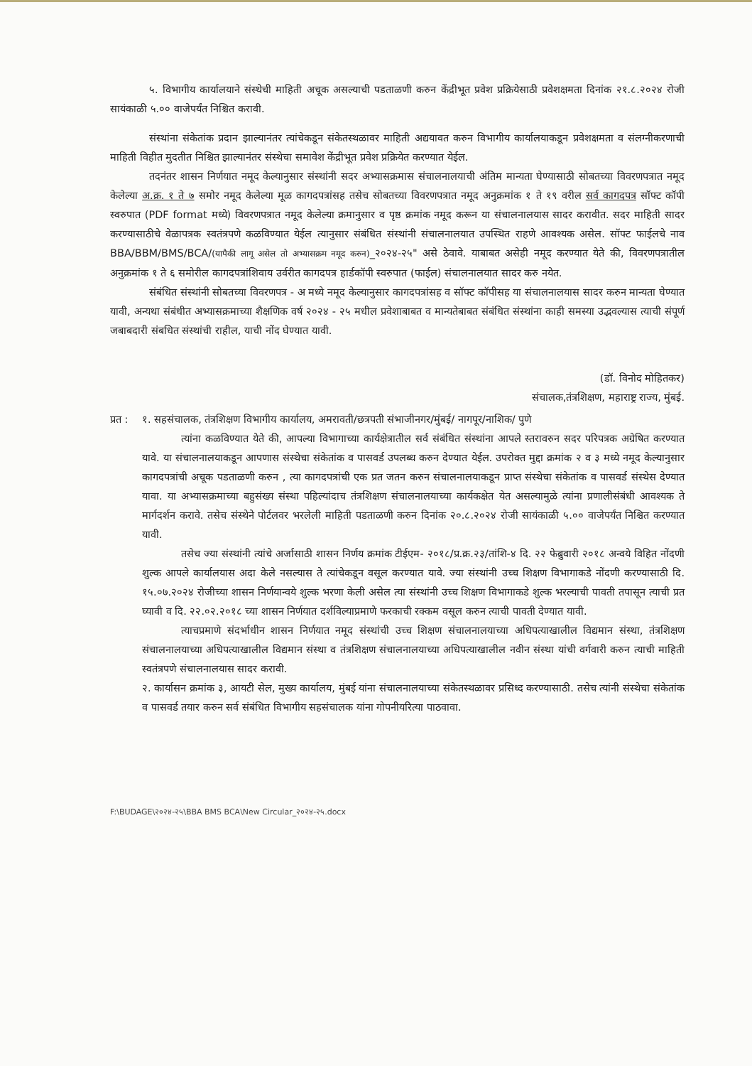५. विभागीय कार्यालयाने संस्थेची माहिती अचूक असल्याची पडताळणी करुन केंद्रीभूत प्रवेश प्रक्रियेसाठी प्रवेशक्षमता दिनांक २१.८.२०२४ रोजी सायंकाळी ५.०० वाजेपर्यंत निश्चित करावी.
संस्थांना संकेतांक प्रदान झाल्यानंतर त्यांचेकडून संकेतस्थळावर माहिती अद्ययावत करुन विभागीय कार्यालयाकडून प्रवेशक्षमता व संलग्नीकरणाची माहिती विहीत मुदतीत निश्चित झाल्यानंतर संस्थेचा समावेश केंद्रीभूत प्रवेश प्रक्रियेत करण्यात येईल.
तदनंतर शासन निर्णयात नमूद केल्यानुसार संस्थांनी सदर अभ्यासक्रमास संचालनालयाची अंतिम मान्यता घेण्यासाठी सोबतच्या विवरणपत्रात नमूद केलेल्या अ.क्र. १ ते ७ समोर नमूद केलेल्या मूळ कागदपत्रांसह तसेच सोबतच्या विवरणपत्रात नमूद अनुक्रमांक १ ते १९ वरील सर्व कागदपत्र सॉफ्ट कॉपी स्वरुपात (PDF format मध्ये) विवरणपत्रात नमूद केलेल्या क्रमानुसार व पृष्ठ क्रमांक नमूद करून या संचालनालयास सादर करावीत. सदर माहिती सादर करण्यासाठीचे वेळापत्रक स्वतंत्रपणे कळविण्यात येईल त्यानुसार संबंधित संस्थांनी संचालनालयात उपस्थित राहणे आवश्यक असेल. सॉफ्ट फाईलचे नाव BBA/BBM/BMS/BCA/(यापैकी लागू असेल तो अभ्यासक्रम नमूद करुन)_२०२४-२५" असे ठेवावे. याबाबत असेही नमूद करण्यात येते की, विवरणपत्रातील अनुक्रमांक १ ते ६ समोरील कागदपत्रांशिवाय उर्वरीत कागदपत्र हार्डकॉपी स्वरुपात (फाईल) संचालनालयात सादर करु नयेत.
संबंधित संस्थांनी सोबतच्या विवरणपत्र - अ मध्ये नमूद केल्यानुसार कागदपत्रांसह व सॉफ्ट कॉपीसह या संचालनालयास सादर करुन मान्यता घेण्यात यावी, अन्यथा संबंधीत अभ्यासक्रमाच्या शैक्षणिक वर्ष २०२४ - २५ मधील प्रवेशाबाबत व मान्यतेबाबत संबंधित संस्थांना काही समस्या उद्भवल्यास त्याची संपूर्ण जबाबदारी संबधित संस्थांची राहील, याची नोंद घेण्यात यावी.
(डॉ. विनोद मोहितकर)
संचालक,तंत्रशिक्षण, महाराष्ट्र राज्य, मुंबई.
प्रत :
१. सहसंचालक, तंत्रशिक्षण विभागीय कार्यालय, अमरावती/छत्रपती संभाजीनगर/मुंबई/ नागपूर/नाशिक/ पुणे
त्यांना कळविण्यात येते की, आपल्या विभागाच्या कार्यक्षेत्रातील सर्व संबंधित संस्थांना आपले स्तरावरुन सदर परिपत्रक अग्रेषित करण्यात यावे. या संचालनालयाकडून आपणास संस्थेचा संकेतांक व पासवर्ड उपलब्ध करुन देण्यात येईल. उपरोक्त मुद्दा क्रमांक २ व ३ मध्ये नमूद केल्यानुसार कागदपत्रांची अचूक पडताळणी करुन , त्या कागदपत्रांची एक प्रत जतन करुन संचालनालयाकडून प्राप्त संस्थेचा संकेतांक व पासवर्ड संस्थेस देण्यात यावा. या अभ्यासक्रमाच्या बहुसंख्य संस्था पहिल्यांदाच तंत्रशिक्षण संचालनालयाच्या कार्यकक्षेत येत असल्यामुळे त्यांना प्रणालीसंबंधी आवश्यक ते मार्गदर्शन करावे. तसेच संस्थेने पोर्टलवर भरलेली माहिती पडताळणी करुन दिनांक २०.८.२०२४ रोजी सायंकाळी ५.०० वाजेपर्यंत निश्चित करण्यात यावी.
तसेच ज्या संस्थांनी त्यांचे अर्जासाठी शासन निर्णय क्रमांक टीईएम- २०१८/प्र.क्र.२३/तांशि-४ दि. २२ फेब्रुवारी २०१८ अन्वये विहित नोंदणी शुल्क आपले कार्यालयास अदा केले नसल्यास ते त्यांचेकडून वसूल करण्यात यावे. ज्या संस्थांनी उच्च शिक्षण विभागाकडे नोंदणी करण्यासाठी दि. १५.०७.२०२४ रोजीच्या शासन निर्णयान्वये शुल्क भरणा केली असेल त्या संस्थांनी उच्च शिक्षण विभागाकडे शुल्क भरल्याची पावती तपासून त्याची प्रत घ्यावी व दि. २२.०२.२०१८ च्या शासन निर्णयात दर्शविल्याप्रमाणे फरकाची रक्कम वसूल करुन त्याची पावती देण्यात यावी.
त्याचप्रमाणे संदर्भाधीन शासन निर्णयात नमूद संस्थांची उच्च शिक्षण संचालनालयाच्या अधिपत्याखालील विद्यमान संस्था, तंत्रशिक्षण संचालनालयाच्या अधिपत्याखालील विद्यमान संस्था व तंत्रशिक्षण संचालनालयाच्या अधिपत्याखालील नवीन संस्था यांची वर्गवारी करुन त्याची माहिती स्वतंत्रपणे संचालनालयास सादर करावी.
२. कार्यासन क्रमांक ३, आयटी सेल, मुख्य कार्यालय, मुंबई यांना संचालनालयाच्या संकेतस्थळावर प्रसिध्द करण्यासाठी. तसेच त्यांनी संस्थेचा संकेतांक व पासवर्ड तयार करुन सर्व संबंधित विभागीय सहसंचालक यांना गोपनीयरित्या पाठवावा.
F:\BUDAGE\२०२४-२५\BBA BMS BCA\New Circular_२०२४-२५.docx